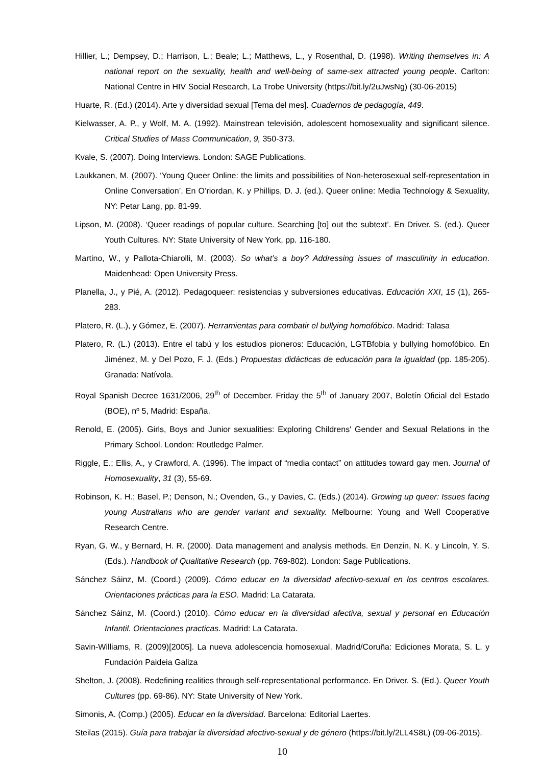Hillier, L.; Dempsey, D.; Harrison, L.; Beale; L.; Matthews, L., y Rosenthal, D. (1998). Writing themselves in: A national report on the sexuality, health and well-being of same-sex attracted young people. Carlton: National Centre in HIV Social Research, La Trobe University (https://bit.ly/2uJwsNg) (30-06-2015)
Huarte, R. (Ed.) (2014). Arte y diversidad sexual [Tema del mes]. Cuadernos de pedagogía, 449.
Kielwasser, A. P., y Wolf, M. A. (1992). Mainstrean televisión, adolescent homosexuality and significant silence. Critical Studies of Mass Communication, 9, 350-373.
Kvale, S. (2007). Doing Interviews. London: SAGE Publications.
Laukkanen, M. (2007). ‘Young Queer Online: the limits and possibilities of Non-heterosexual self-representation in Online Conversation’. En O’riordan, K. y Phillips, D. J. (ed.). Queer online: Media Technology & Sexuality, NY: Petar Lang, pp. 81-99.
Lipson, M. (2008). ‘Queer readings of popular culture. Searching [to] out the subtext’. En Driver. S. (ed.). Queer Youth Cultures. NY: State University of New York, pp. 116-180.
Martino, W., y Pallota-Chiarolli, M. (2003). So what’s a boy? Addressing issues of masculinity in education. Maidenhead: Open University Press.
Planella, J., y Pié, A. (2012). Pedagoqueer: resistencias y subversiones educativas. Educación XXI, 15 (1), 265-283.
Platero, R. (L.), y Gómez, E. (2007). Herramientas para combatir el bullying homofóbico. Madrid: Talasa
Platero, R. (L.) (2013). Entre el tabú y los estudios pioneros: Educación, LGTBfobia y bullying homofóbico. En Jiménez, M. y Del Pozo, F. J. (Eds.) Propuestas didácticas de educación para la igualdad (pp. 185-205). Granada: Natívola.
Royal Spanish Decree 1631/2006, 29<sup>th</sup> of December. Friday the 5<sup>th</sup> of January 2007, Boletín Oficial del Estado (BOE), nº 5, Madrid: España.
Renold, E. (2005). Girls, Boys and Junior sexualities: Exploring Childrens' Gender and Sexual Relations in the Primary School. London: Routledge Palmer.
Riggle, E.; Ellis, A., y Crawford, A. (1996). The impact of “media contact” on attitudes toward gay men. Journal of Homosexuality, 31 (3), 55-69.
Robinson, K. H.; Basel, P.; Denson, N.; Ovenden, G., y Davies, C. (Eds.) (2014). Growing up queer: Issues facing young Australians who are gender variant and sexuality. Melbourne: Young and Well Cooperative Research Centre.
Ryan, G. W., y Bernard, H. R. (2000). Data management and analysis methods. En Denzin, N. K. y Lincoln, Y. S. (Eds.). Handbook of Qualitative Research (pp. 769-802). London: Sage Publications.
Sánchez Sáinz, M. (Coord.) (2009). Cómo educar en la diversidad afectivo-sexual en los centros escolares. Orientaciones prácticas para la ESO. Madrid: La Catarata.
Sánchez Sáinz, M. (Coord.) (2010). Cómo educar en la diversidad afectiva, sexual y personal en Educación Infantil. Orientaciones practicas. Madrid: La Catarata.
Savin-Williams, R. (2009)[2005]. La nueva adolescencia homosexual. Madrid/Coruña: Ediciones Morata, S. L. y Fundación Paideia Galiza
Shelton, J. (2008). Redefining realities through self-representational performance. En Driver. S. (Ed.). Queer Youth Cultures (pp. 69-86). NY: State University of New York.
Simonis, A. (Comp.) (2005). Educar en la diversidad. Barcelona: Editorial Laertes.
Steilas (2015). Guía para trabajar la diversidad afectivo-sexual y de género (https://bit.ly/2LL4S8L) (09-06-2015).
10